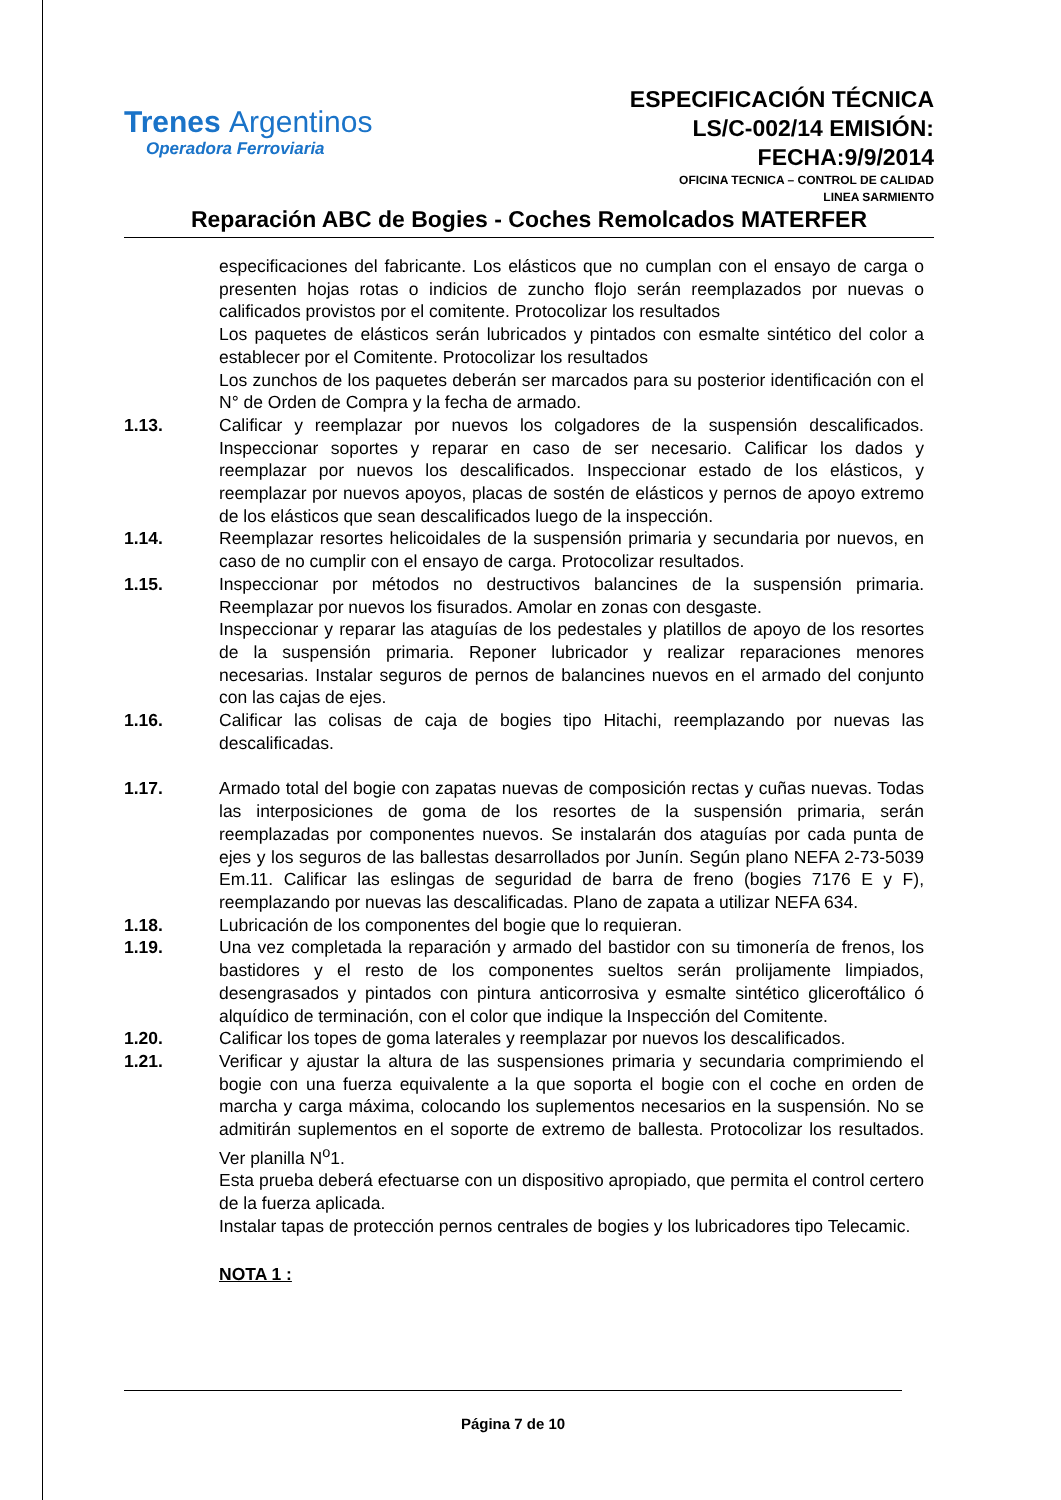Trenes Argentinos
Operadora Ferroviaria
ESPECIFICACIÓN TÉCNICA
LS/C-002/14 EMISIÓN:
FECHA:9/9/2014
OFICINA TECNICA – CONTROL DE CALIDAD
LINEA SARMIENTO
Reparación ABC de Bogies - Coches Remolcados MATERFER
especificaciones del fabricante. Los elásticos que no cumplan con el ensayo de carga o presenten hojas rotas o indicios de zuncho flojo serán reemplazados por nuevas o calificados provistos por el comitente. Protocolizar los resultados
Los paquetes de elásticos serán lubricados y pintados con esmalte sintético del color a establecer por el Comitente. Protocolizar los resultados
Los zunchos de los paquetes deberán ser marcados para su posterior identificación con el N° de Orden de Compra y la fecha de armado.
1.13. Calificar y reemplazar por nuevos los colgadores de la suspensión descalificados. Inspeccionar soportes y reparar en caso de ser necesario. Calificar los dados y reemplazar por nuevos los descalificados. Inspeccionar estado de los elásticos, y reemplazar por nuevos apoyos, placas de sostén de elásticos y pernos de apoyo extremo de los elásticos que sean descalificados luego de la inspección.
1.14. Reemplazar resortes helicoidales de la suspensión primaria y secundaria por nuevos, en caso de no cumplir con el ensayo de carga. Protocolizar resultados.
1.15. Inspeccionar por métodos no destructivos balancines de la suspensión primaria. Reemplazar por nuevos los fisurados. Amolar en zonas con desgaste.
Inspeccionar y reparar las ataguías de los pedestales y platillos de apoyo de los resortes de la suspensión primaria. Reponer lubricador y realizar reparaciones menores necesarias. Instalar seguros de pernos de balancines nuevos en el armado del conjunto con las cajas de ejes.
1.16. Calificar las colisas de caja de bogies tipo Hitachi, reemplazando por nuevas las descalificadas.
1.17. Armado total del bogie con zapatas nuevas de composición rectas y cuñas nuevas. Todas las interposiciones de goma de los resortes de la suspensión primaria, serán reemplazadas por componentes nuevos. Se instalarán dos ataguías por cada punta de ejes y los seguros de las ballestas desarrollados por Junín. Según plano NEFA 2-73-5039 Em.11. Calificar las eslingas de seguridad de barra de freno (bogies 7176 E y F), reemplazando por nuevas las descalificadas. Plano de zapata a utilizar NEFA 634.
1.18. Lubricación de los componentes del bogie que lo requieran.
1.19. Una vez completada la reparación y armado del bastidor con su timonería de frenos, los bastidores y el resto de los componentes sueltos serán prolijamente limpiados, desengrasados y pintados con pintura anticorrosiva y esmalte sintético gliceroftálico ó alquídico de terminación, con el color que indique la Inspección del Comitente.
1.20. Calificar los topes de goma laterales y reemplazar por nuevos los descalificados.
1.21. Verificar y ajustar la altura de las suspensiones primaria y secundaria comprimiendo el bogie con una fuerza equivalente a la que soporta el bogie con el coche en orden de marcha y carga máxima, colocando los suplementos necesarios en la suspensión. No se admitirán suplementos en el soporte de extremo de ballesta. Protocolizar los resultados. Ver planilla N<sup>o</sup>1.
Esta prueba deberá efectuarse con un dispositivo apropiado, que permita el control certero de la fuerza aplicada.
Instalar tapas de protección pernos centrales de bogies y los lubricadores tipo Telecamic.
NOTA 1 :
Página 7 de 10